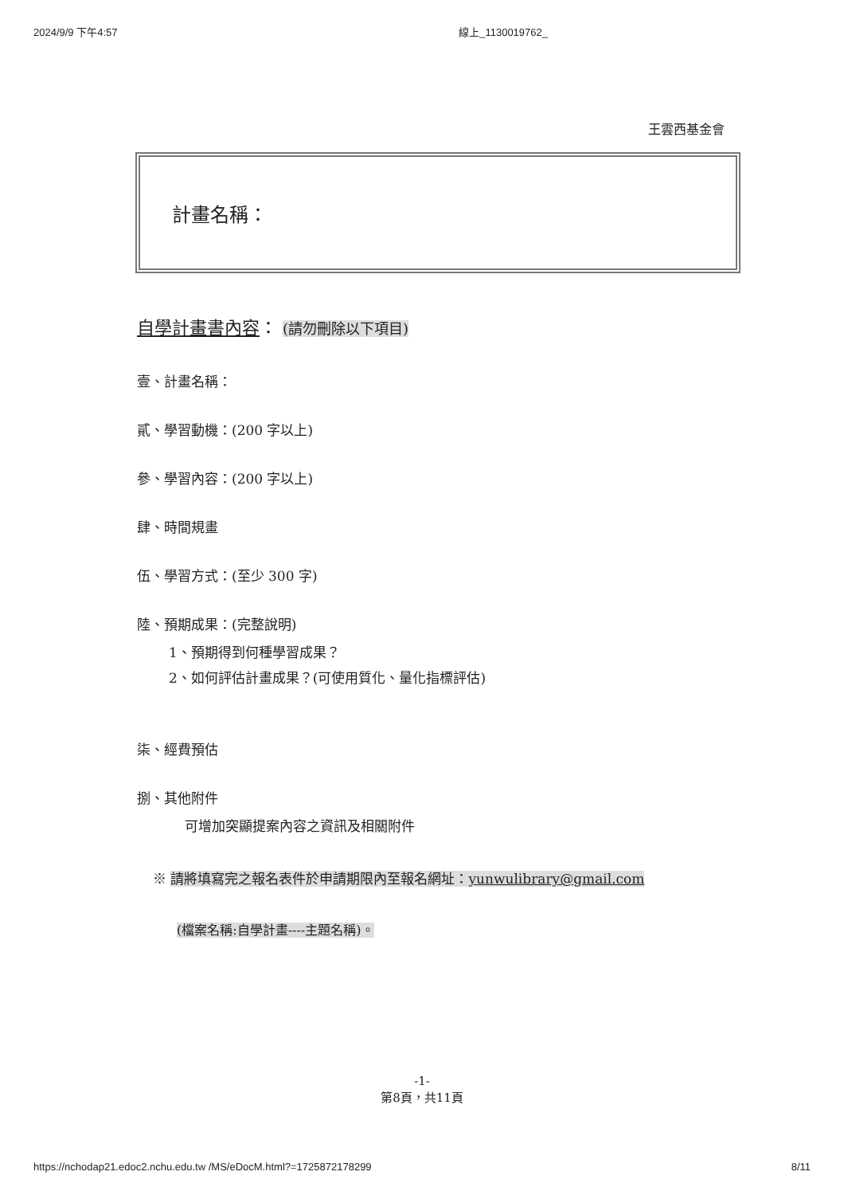2024/9/9 下午4:57 線上_1130019762_
王雲西基金會
計畫名稱：
自學計畫書內容： (請勿刪除以下項目)
壹、計畫名稱：
貳、學習動機：(200 字以上)
參、學習內容：(200 字以上)
肆、時間規畫
伍、學習方式：(至少 300 字)
陸、預期成果：(完整說明)
1、預期得到何種學習成果？
2、如何評估計畫成果？(可使用質化、量化指標評估)
柒、經費預估
捌、其他附件
可增加突顯提案內容之資訊及相關附件
※ 請將填寫完之報名表件於申請期限內至報名網址：yunwulibrary@gmail.com
(檔案名稱:自學計畫----主題名稱)。
-1-
第8頁，共11頁
https://nchodap21.edoc2.nchu.edu.tw /MS/eDocM.html?=1725872178299 8/11